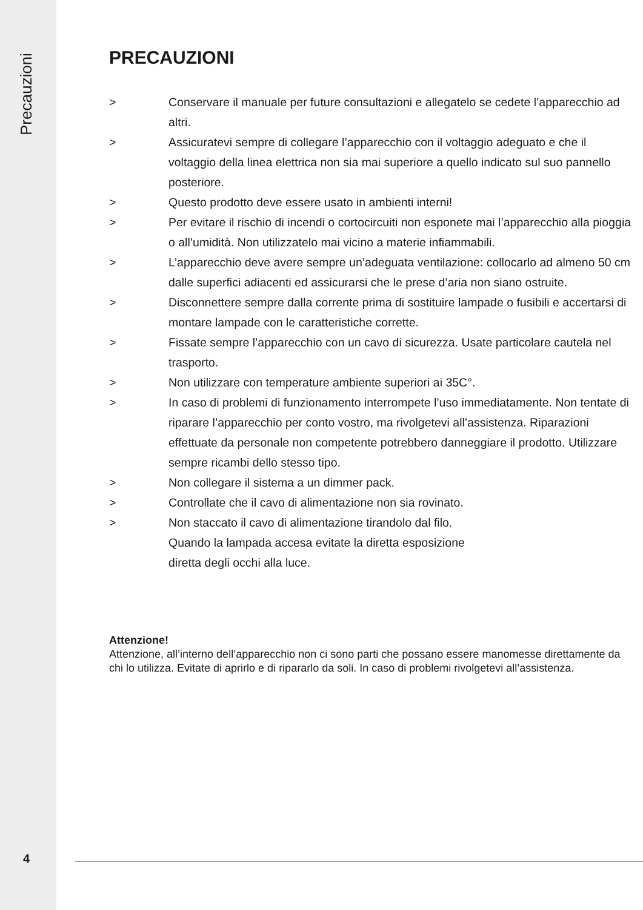Precauzioni
4
PRECAUZIONI
> Conservare il manuale per future consultazioni e allegatelo se cedete l’apparecchio ad altri.
> Assicuratevi sempre di collegare l’apparecchio con il voltaggio adeguato e che il voltaggio della linea elettrica non sia mai superiore a quello indicato sul suo pannello posteriore.
> Questo prodotto deve essere usato in ambienti interni!
> Per evitare il rischio di incendi o cortocircuiti non esponete mai l’apparecchio alla pioggia o all’umidità. Non utilizzatelo mai vicino a materie infiammabili.
> L’apparecchio deve avere sempre un’adeguata ventilazione: collocarlo ad almeno 50 cm dalle superfici adiacenti ed assicurarsi che le prese d’aria non siano ostruite.
> Disconnettere sempre dalla corrente prima di sostituire lampade o fusibili e accertarsi di montare lampade con le caratteristiche corrette.
> Fissate sempre l’apparecchio con un cavo di sicurezza. Usate particolare cautela nel trasporto.
> Non utilizzare con temperature ambiente superiori ai 35C°.
> In caso di problemi di funzionamento interrompete l’uso immediatamente. Non tentate di riparare l’apparecchio per conto vostro, ma rivolgetevi all’assistenza. Riparazioni effettuate da personale non competente potrebbero danneggiare il prodotto. Utilizzare sempre ricambi dello stesso tipo.
> Non collegare il sistema a un dimmer pack.
> Controllate che il cavo di alimentazione non sia rovinato.
> Non staccato il cavo di alimentazione tirandolo dal filo.
Quando la lampada accesa evitate la diretta esposizione
diretta degli occhi alla luce.
Attenzione!
Attenzione, all’interno dell’apparecchio non ci sono parti che possano essere manomesse direttamente da chi lo utilizza. Evitate di aprirlo e di ripararlo da soli. In caso di problemi rivolgetevi all’assistenza.